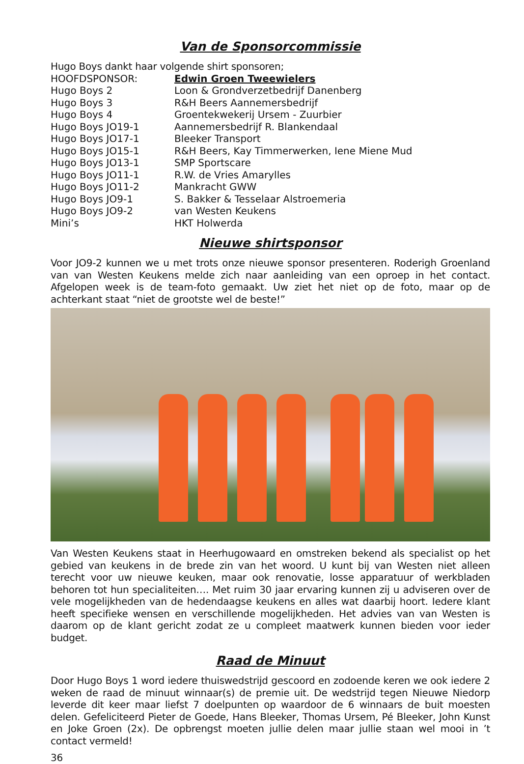Van de Sponsorcommissie
Hugo Boys dankt haar volgende shirt sponsoren;
| HOOFDSPONSOR: | Edwin Groen Tweewielers |
| Hugo Boys 2 | Loon & Grondverzetbedrijf Danenberg |
| Hugo Boys 3 | R&H Beers Aannemersbedrijf |
| Hugo Boys 4 | Groentekwekerij Ursem - Zuurbier |
| Hugo Boys JO19-1 | Aannemersbedrijf R. Blankendaal |
| Hugo Boys JO17-1 | Bleeker Transport |
| Hugo Boys JO15-1 | R&H Beers, Kay Timmerwerken, Iene Miene Mud |
| Hugo Boys JO13-1 | SMP Sportscare |
| Hugo Boys JO11-1 | R.W. de Vries Amarylles |
| Hugo Boys JO11-2 | Mankracht GWW |
| Hugo Boys JO9-1 | S. Bakker & Tesselaar Alstroemeria |
| Hugo Boys JO9-2 | van Westen Keukens |
| Mini’s | HKT Holwerda |
Nieuwe shirtsponsor
Voor JO9-2 kunnen we u met trots onze nieuwe sponsor presenteren. Roderigh Groenland van van Westen Keukens melde zich naar aanleiding van een oproep in het contact. Afgelopen week is de team-foto gemaakt. Uw ziet het niet op de foto, maar op de achterkant staat “niet de grootste wel de beste!”
Van Westen Keukens staat in Heerhugowaard en omstreken bekend als specialist op het gebied van keukens in de brede zin van het woord. U kunt bij van Westen niet alleen terecht voor uw nieuwe keuken, maar ook renovatie, losse apparatuur of werkbladen behoren tot hun specialiteiten…. Met ruim 30 jaar ervaring kunnen zij u adviseren over de vele mogelijkheden van de hedendaagse keukens en alles wat daarbij hoort. Iedere klant heeft specifieke wensen en verschillende mogelijkheden. Het advies van van Westen is daarom op de klant gericht zodat ze u compleet maatwerk kunnen bieden voor ieder budget.
Raad de Minuut
Door Hugo Boys 1 word iedere thuiswedstrijd gescoord en zodoende keren we ook iedere 2 weken de raad de minuut winnaar(s) de premie uit. De wedstrijd tegen Nieuwe Niedorp leverde dit keer maar liefst 7 doelpunten op waardoor de 6 winnaars de buit moesten delen. Gefeliciteerd Pieter de Goede, Hans Bleeker, Thomas Ursem, Pé Bleeker, John Kunst en Joke Groen (2x). De opbrengst moeten jullie delen maar jullie staan wel mooi in ’t contact vermeld!
36